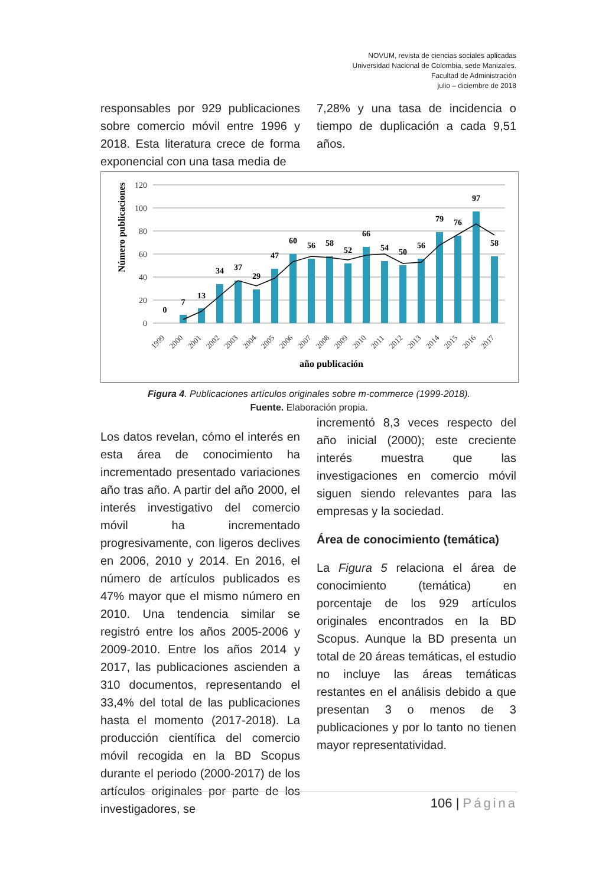NOVUM, revista de ciencias sociales aplicadas
Universidad Nacional de Colombia, sede Manizales.
Facultad de Administración
julio – diciembre de 2018
responsables por 929 publicaciones sobre comercio móvil entre 1996 y 2018. Esta literatura crece de forma exponencial con una tasa media de
7,28% y una tasa de incidencia o tiempo de duplicación a cada 9,51 años.
Número publicaciones
120
100
80
60
40
20
0
0
7
13
34
37
29
47
60
56
58
52
66
54
50
56
79
76
97
58
1999
2000
2001
2002
2003
2004
2005
2006
2007
2008
2009
2010
2011
2012
2013
2014
2015
2016
2017
año publicación
Figura 4. Publicaciones artículos originales sobre m-commerce (1999-2018).
Fuente. Elaboración propia.
Los datos revelan, cómo el interés en esta área de conocimiento ha incrementado presentado variaciones año tras año. A partir del año 2000, el interés investigativo del comercio móvil ha incrementado progresivamente, con ligeros declives en 2006, 2010 y 2014. En 2016, el número de artículos publicados es 47% mayor que el mismo número en 2010. Una tendencia similar se registró entre los años 2005-2006 y 2009-2010. Entre los años 2014 y 2017, las publicaciones ascienden a 310 documentos, representando el 33,4% del total de las publicaciones hasta el momento (2017-2018). La producción científica del comercio móvil recogida en la BD Scopus durante el periodo (2000-2017) de los artículos originales por parte de los investigadores, se
incrementó 8,3 veces respecto del año inicial (2000); este creciente interés muestra que las investigaciones en comercio móvil siguen siendo relevantes para las empresas y la sociedad.
Área de conocimiento (temática)
La Figura 5 relaciona el área de conocimiento (temática) en porcentaje de los 929 artículos originales encontrados en la BD Scopus. Aunque la BD presenta un total de 20 áreas temáticas, el estudio no incluye las áreas temáticas restantes en el análisis debido a que presentan 3 o menos de 3 publicaciones y por lo tanto no tienen mayor representatividad.
106 | Página